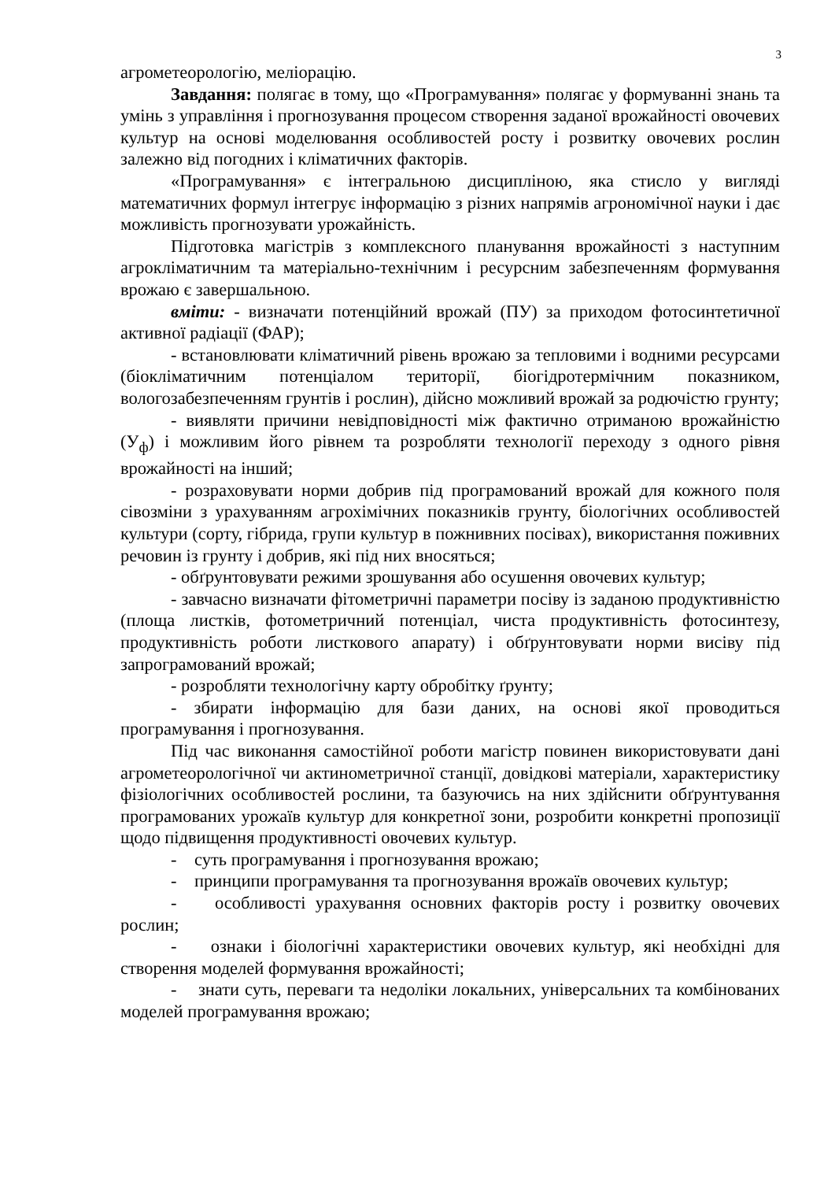3
агрометеорологію, меліорацію.
Завдання: полягає в тому, що «Програмування» полягає у формуванні знань та умінь з управління і прогнозування процесом створення заданої врожайності овочевих культур на основі моделювання особливостей росту і розвитку овочевих рослин залежно від погодних і кліматичних факторів.
«Програмування» є інтегральною дисципліною, яка стисло у вигляді математичних формул інтегрує інформацію з різних напрямів агрономічної науки і дає можливість прогнозувати урожайність.
Підготовка магістрів з комплексного планування врожайності з наступним агрокліматичним та матеріально-технічним і ресурсним забезпеченням формування врожаю є завершальною.
вміти: - визначати потенційний врожай (ПУ) за приходом фотосинтетичної активної радіації (ФАР);
- встановлювати кліматичний рівень врожаю за тепловими і водними ресурсами (біокліматичним потенціалом території, біогідротермічним показником, вологозабезпеченням грунтів і рослин), дійсно можливий врожай за родючістю грунту;
- виявляти причини невідповідності між фактично отриманою врожайністю (У<sub>ф</sub>) і можливим його рівнем та розробляти технології переходу з одного рівня врожайності на інший;
- розраховувати норми добрив під програмований врожай для кожного поля сівозміни з урахуванням агрохімічних показників грунту, біологічних особливостей культури (сорту, гібрида, групи культур в пожнивних посівах), використання поживних речовин із грунту і добрив, які під них вносяться;
- обґрунтовувати режими зрошування або осушення овочевих культур;
- завчасно визначати фітометричні параметри посіву із заданою продуктивністю (площа листків, фотометричний потенціал, чиста продуктивність фотосинтезу, продуктивність роботи листкового апарату) і обґрунтовувати норми висіву під запрограмований врожай;
- розробляти технологічну карту обробітку ґрунту;
- збирати інформацію для бази даних, на основі якої проводиться програмування і прогнозування.
Під час виконання самостійної роботи магістр повинен використовувати дані агрометеорологічної чи актинометричної станції, довідкові матеріали, характеристику фізіологічних особливостей рослини, та базуючись на них здійснити обґрунтування програмованих урожаїв культур для конкретної зони, розробити конкретні пропозиції щодо підвищення продуктивності овочевих культур.
- суть програмування і прогнозування врожаю;
- принципи програмування та прогнозування врожаїв овочевих культур;
- особливості урахування основних факторів росту і розвитку овочевих рослин;
- ознаки і біологічні характеристики овочевих культур, які необхідні для створення моделей формування врожайності;
- знати суть, переваги та недоліки локальних, універсальних та комбінованих моделей програмування врожаю;